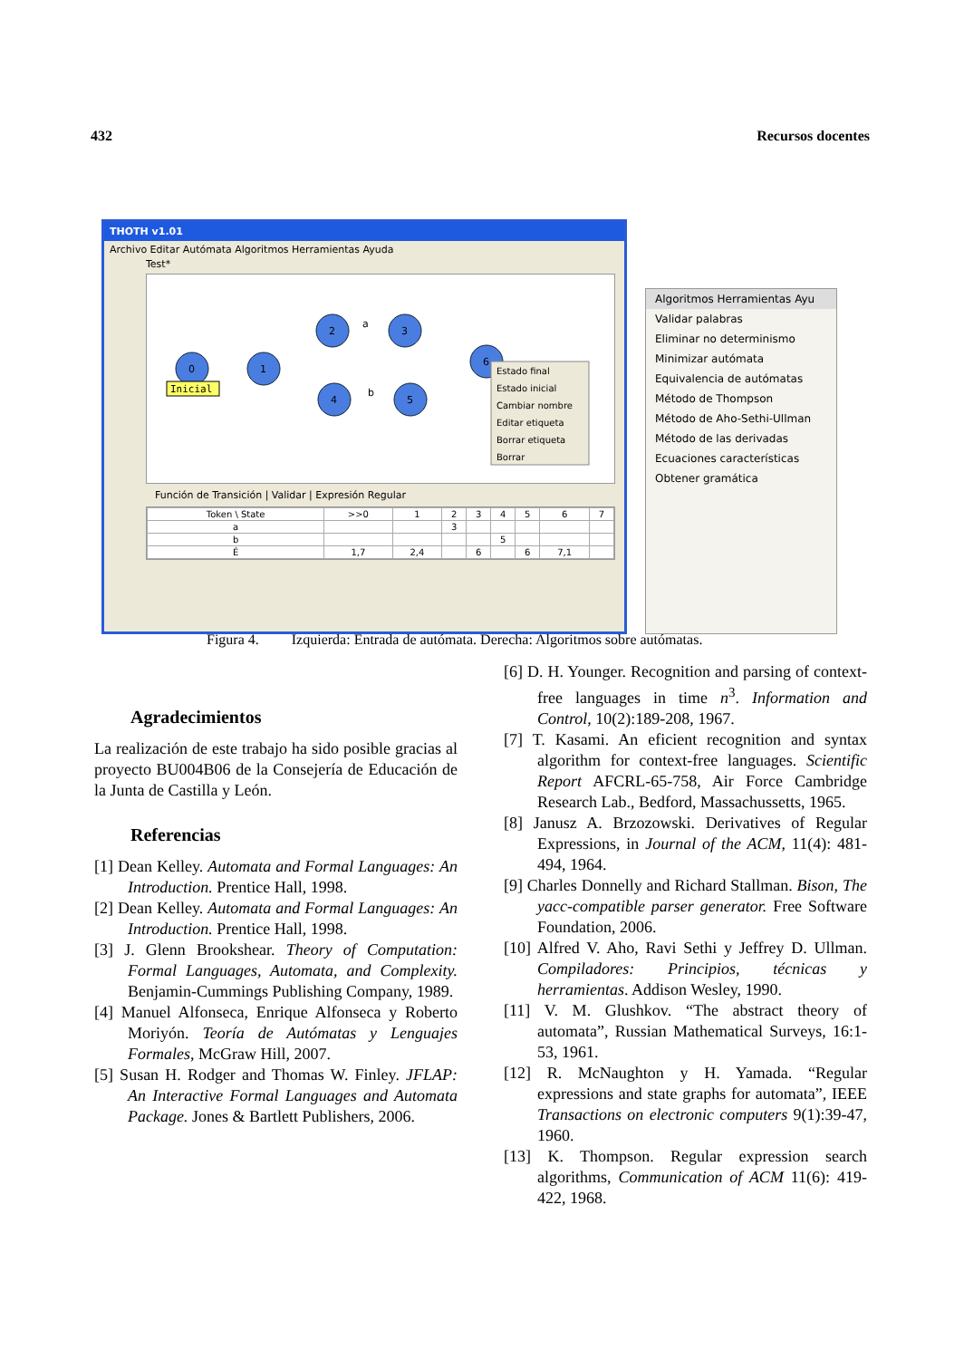432 Recursos docentes
THOTH v1.01
Archivo Editar Autómata Algoritmos Herramientas Ayuda
Test*
0
1
2
3
4
5
6
a
b
Inicial
Estado final
Estado inicial
Cambiar nombre
Editar etiqueta
Borrar etiqueta
Borrar
Función de Transición | Validar | Expresión Regular
| Token \ State | >>0 | 1 | 2 | 3 | 4 | 5 | 6 | 7 |
| a | | | 3 | | | | | |
| b | | | | | 5 | | | |
| É | 1,7 | 2,4 | | 6 | | 6 | 7,1 | |
Algoritmos Herramientas Ayu
Validar palabras
Eliminar no determinismo
Minimizar autómata
Equivalencia de autómatas
Método de Thompson
Método de Aho-Sethi-Ullman
Método de las derivadas
Ecuaciones características
Obtener gramática
Figura 4. Izquierda: Entrada de autómata. Derecha: Algoritmos sobre autómatas.
Agradecimientos
La realización de este trabajo ha sido posible gracias al proyecto BU004B06 de la Consejería de Educación de la Junta de Castilla y León.
Referencias
[1] Dean Kelley. Automata and Formal Languages: An Introduction. Prentice Hall, 1998.
[2] Dean Kelley. Automata and Formal Languages: An Introduction. Prentice Hall, 1998.
[3] J. Glenn Brookshear. Theory of Computation: Formal Languages, Automata, and Complexity. Benjamin-Cummings Publishing Company, 1989.
[4] Manuel Alfonseca, Enrique Alfonseca y Roberto Moriyón. Teoría de Autómatas y Lenguajes Formales, McGraw Hill, 2007.
[5] Susan H. Rodger and Thomas W. Finley. JFLAP: An Interactive Formal Languages and Automata Package. Jones & Bartlett Publishers, 2006.
[6] D. H. Younger. Recognition and parsing of context-free languages in time n<sup>3</sup>. Information and Control, 10(2):189-208, 1967.
[7] T. Kasami. An eficient recognition and syntax algorithm for context-free languages. Scientific Report AFCRL-65-758, Air Force Cambridge Research Lab., Bedford, Massachussetts, 1965.
[8] Janusz A. Brzozowski. Derivatives of Regular Expressions, in Journal of the ACM, 11(4): 481-494, 1964.
[9] Charles Donnelly and Richard Stallman. Bison, The yacc-compatible parser generator. Free Software Foundation, 2006.
[10] Alfred V. Aho, Ravi Sethi y Jeffrey D. Ullman. Compiladores: Principios, técnicas y herramientas. Addison Wesley, 1990.
[11] V. M. Glushkov. “The abstract theory of automata”, Russian Mathematical Surveys, 16:1-53, 1961.
[12] R. McNaughton y H. Yamada. “Regular expressions and state graphs for automata”, IEEE Transactions on electronic computers 9(1):39-47, 1960.
[13] K. Thompson. Regular expression search algorithms, Communication of ACM 11(6): 419-422, 1968.